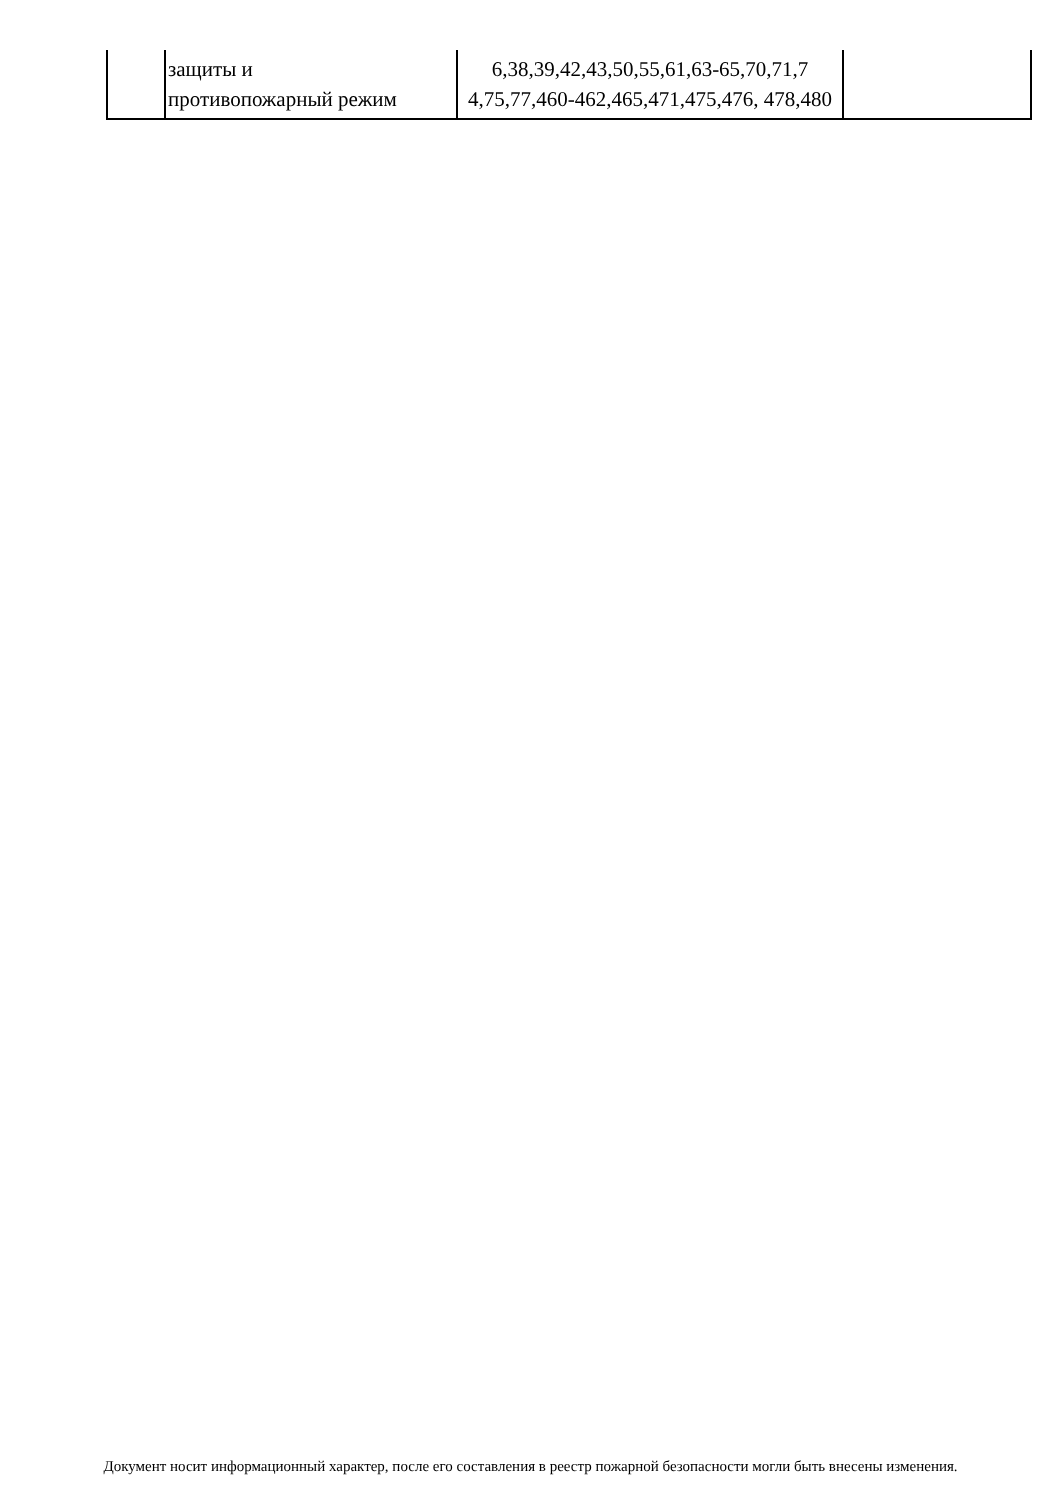| | защиты и противопожарный режим | 6,38,39,42,43,50,55,61,63-65,70,71,7 4,75,77,460-462,465,471,475,476, 478,480 | |
Документ носит информационный характер, после его составления в реестр пожарной безопасности могли быть внесены изменения.